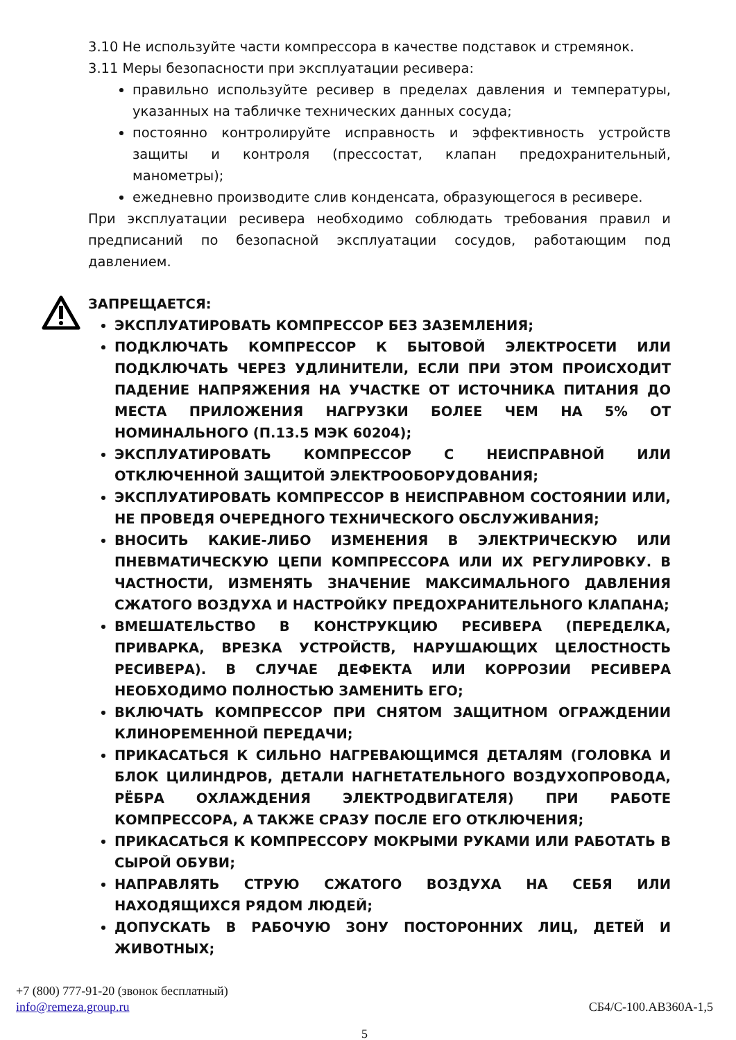3.10 Не используйте части компрессора в качестве подставок и стремянок.
3.11 Меры безопасности при эксплуатации ресивера:
правильно используйте ресивер в пределах давления и температуры, указанных на табличке технических данных сосуда;
постоянно контролируйте исправность и эффективность устройств защиты и контроля (прессостат, клапан предохранительный, манометры);
ежедневно производите слив конденсата, образующегося в ресивере.
При эксплуатации ресивера необходимо соблюдать требования правил и предписаний по безопасной эксплуатации сосудов, работающим под давлением.
ЗАПРЕЩАЕТСЯ:
ЭКСПЛУАТИРОВАТЬ КОМПРЕССОР БЕЗ ЗАЗЕМЛЕНИЯ;
ПОДКЛЮЧАТЬ КОМПРЕССОР К БЫТОВОЙ ЭЛЕКТРОСЕТИ ИЛИ ПОДКЛЮЧАТЬ ЧЕРЕЗ УДЛИНИТЕЛИ, ЕСЛИ ПРИ ЭТОМ ПРОИСХОДИТ ПАДЕНИЕ НАПРЯЖЕНИЯ НА УЧАСТКЕ ОТ ИСТОЧНИКА ПИТАНИЯ ДО МЕСТА ПРИЛОЖЕНИЯ НАГРУЗКИ БОЛЕЕ ЧЕМ НА 5% ОТ НОМИНАЛЬНОГО (П.13.5 МЭК 60204);
ЭКСПЛУАТИРОВАТЬ КОМПРЕССОР С НЕИСПРАВНОЙ ИЛИ ОТКЛЮЧЕННОЙ ЗАЩИТОЙ ЭЛЕКТРООБОРУДОВАНИЯ;
ЭКСПЛУАТИРОВАТЬ КОМПРЕССОР В НЕИСПРАВНОМ СОСТОЯНИИ ИЛИ, НЕ ПРОВЕДЯ ОЧЕРЕДНОГО ТЕХНИЧЕСКОГО ОБСЛУЖИВАНИЯ;
ВНОСИТЬ КАКИЕ-ЛИБО ИЗМЕНЕНИЯ В ЭЛЕКТРИЧЕСКУЮ ИЛИ ПНЕВМАТИЧЕСКУЮ ЦЕПИ КОМПРЕССОРА ИЛИ ИХ РЕГУЛИРОВКУ. В ЧАСТНОСТИ, ИЗМЕНЯТЬ ЗНАЧЕНИЕ МАКСИМАЛЬНОГО ДАВЛЕНИЯ СЖАТОГО ВОЗДУХА И НАСТРОЙКУ ПРЕДОХРАНИТЕЛЬНОГО КЛАПАНА;
ВМЕШАТЕЛЬСТВО В КОНСТРУКЦИЮ РЕСИВЕРА (ПЕРЕДЕЛКА, ПРИВАРКА, ВРЕЗКА УСТРОЙСТВ, НАРУШАЮЩИХ ЦЕЛОСТНОСТЬ РЕСИВЕРА). В СЛУЧАЕ ДЕФЕКТА ИЛИ КОРРОЗИИ РЕСИВЕРА НЕОБХОДИМО ПОЛНОСТЬЮ ЗАМЕНИТЬ ЕГО;
ВКЛЮЧАТЬ КОМПРЕССОР ПРИ СНЯТОМ ЗАЩИТНОМ ОГРАЖДЕНИИ КЛИНОРЕМЕННОЙ ПЕРЕДАЧИ;
ПРИКАСАТЬСЯ К СИЛЬНО НАГРЕВАЮЩИМСЯ ДЕТАЛЯМ (ГОЛОВКА И БЛОК ЦИЛИНДРОВ, ДЕТАЛИ НАГНЕТАТЕЛЬНОГО ВОЗДУХОПРОВОДА, РЁБРА ОХЛАЖДЕНИЯ ЭЛЕКТРОДВИГАТЕЛЯ) ПРИ РАБОТЕ КОМПРЕССОРА, А ТАКЖЕ СРАЗУ ПОСЛЕ ЕГО ОТКЛЮЧЕНИЯ;
ПРИКАСАТЬСЯ К КОМПРЕССОРУ МОКРЫМИ РУКАМИ ИЛИ РАБОТАТЬ В СЫРОЙ ОБУВИ;
НАПРАВЛЯТЬ СТРУЮ СЖАТОГО ВОЗДУХА НА СЕБЯ ИЛИ НАХОДЯЩИХСЯ РЯДОМ ЛЮДЕЙ;
ДОПУСКАТЬ В РАБОЧУЮ ЗОНУ ПОСТОРОННИХ ЛИЦ, ДЕТЕЙ И ЖИВОТНЫХ;
+7 (800) 777-91-20 (звонок бесплатный)
info@remeza.group.ru СБ4/С-100.АВ360А-1,5
5